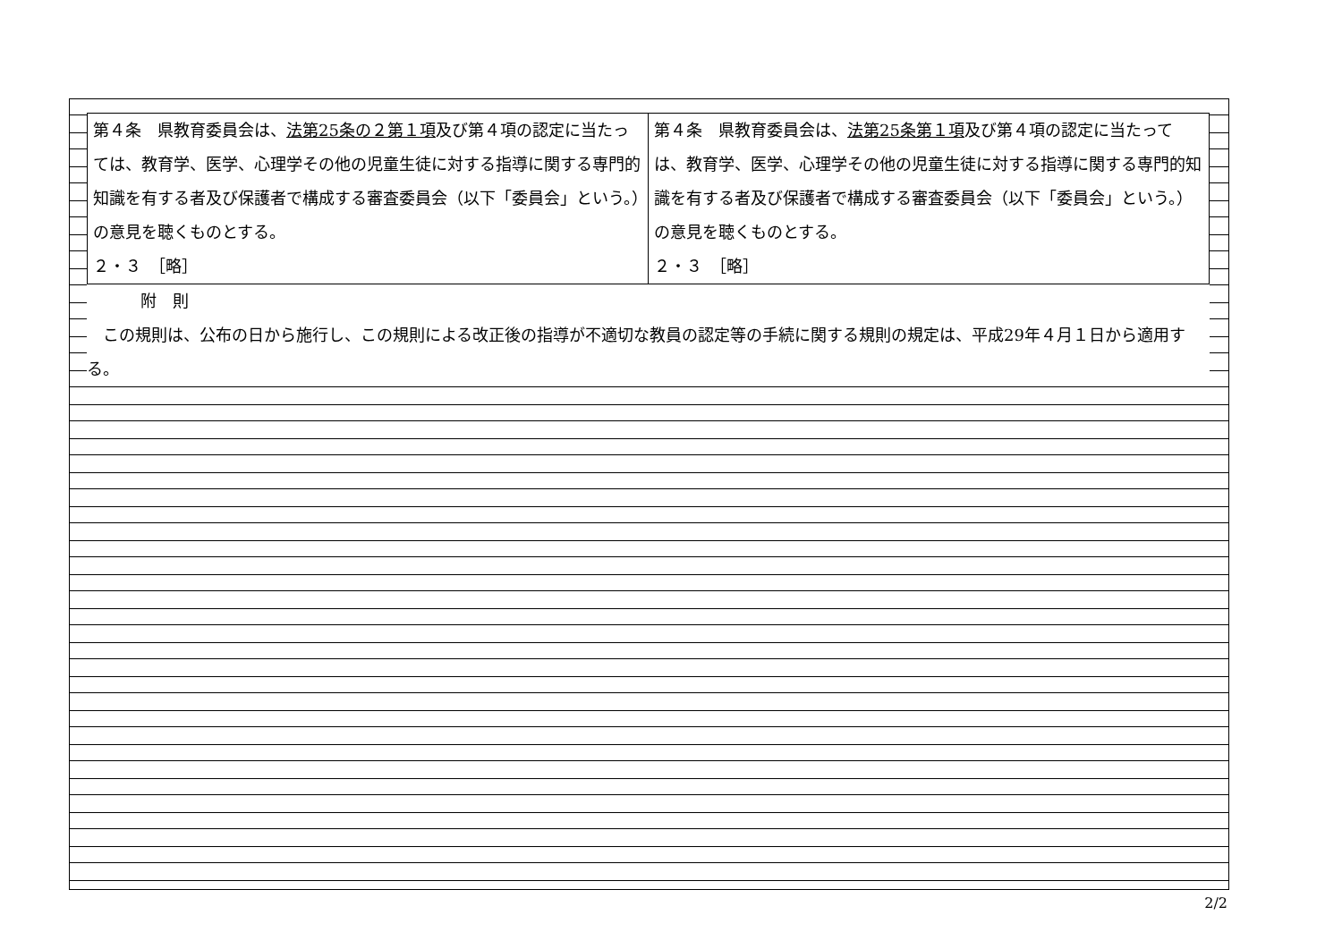| 第４条 県教育委員会は、 法第25条の２第１項 及び第４項の認定に当たっては、教育学、医学、心理学その他の児童生徒に対する指導に関する専門的知識を有する者及び保護者で構成する審査委員会（以下「委員会」という。）の意見を聴くものとする。 ２・３ ［略］ | 第４条 県教育委員会は、 法第25条第１項 及び第４項の認定に当たっては、教育学、医学、心理学その他の児童生徒に対する指導に関する専門的知識を有する者及び保護者で構成する審査委員会（以下「委員会」という。）の意見を聴くものとする。 ２・３ ［略］ |
附　則
　この規則は、公布の日から施行し、この規則による改正後の指導が不適切な教員の認定等の手続に関する規則の規定は、平成29年４月１日から適用する。
2/2